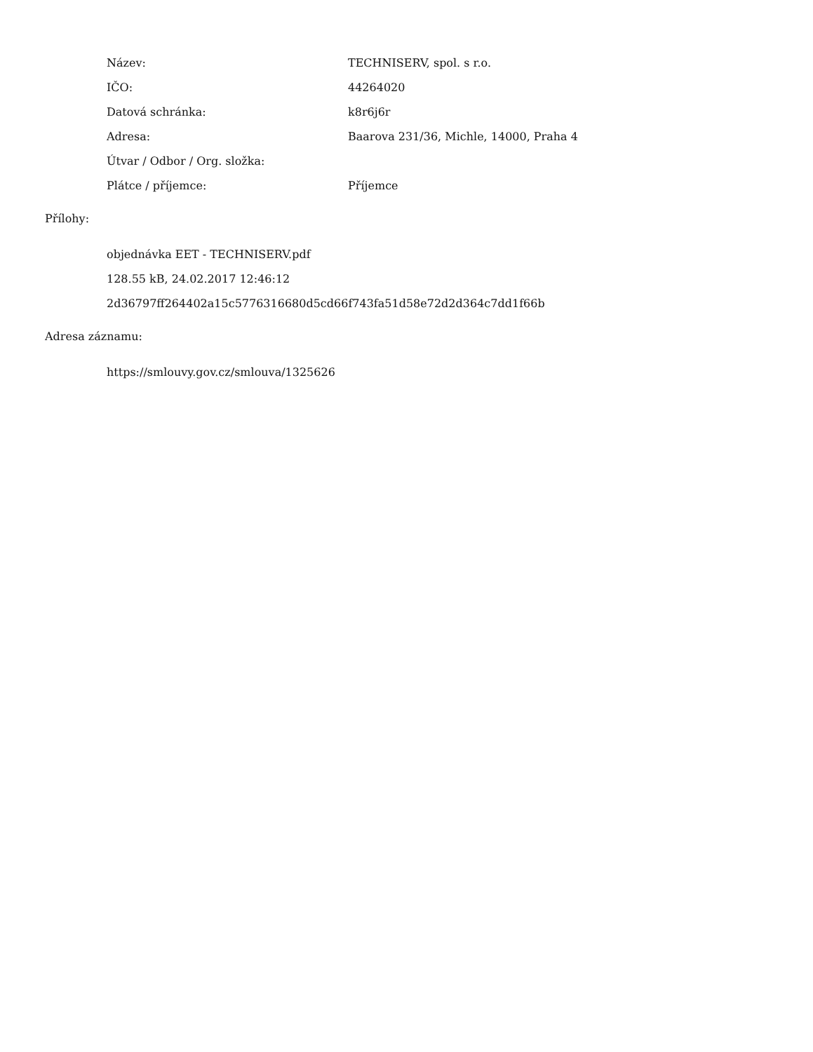| Název: | TECHNISERV, spol. s r.o. |
| IČO: | 44264020 |
| Datová schránka: | k8r6j6r |
| Adresa: | Baarova 231/36, Michle, 14000, Praha 4 |
| Útvar / Odbor / Org. složka: | |
| Plátce / příjemce: | Příjemce |
Přílohy:
objednávka EET - TECHNISERV.pdf
128.55 kB, 24.02.2017 12:46:12
2d36797ff264402a15c5776316680d5cd66f743fa51d58e72d2d364c7dd1f66b
Adresa záznamu:
https://smlouvy.gov.cz/smlouva/1325626